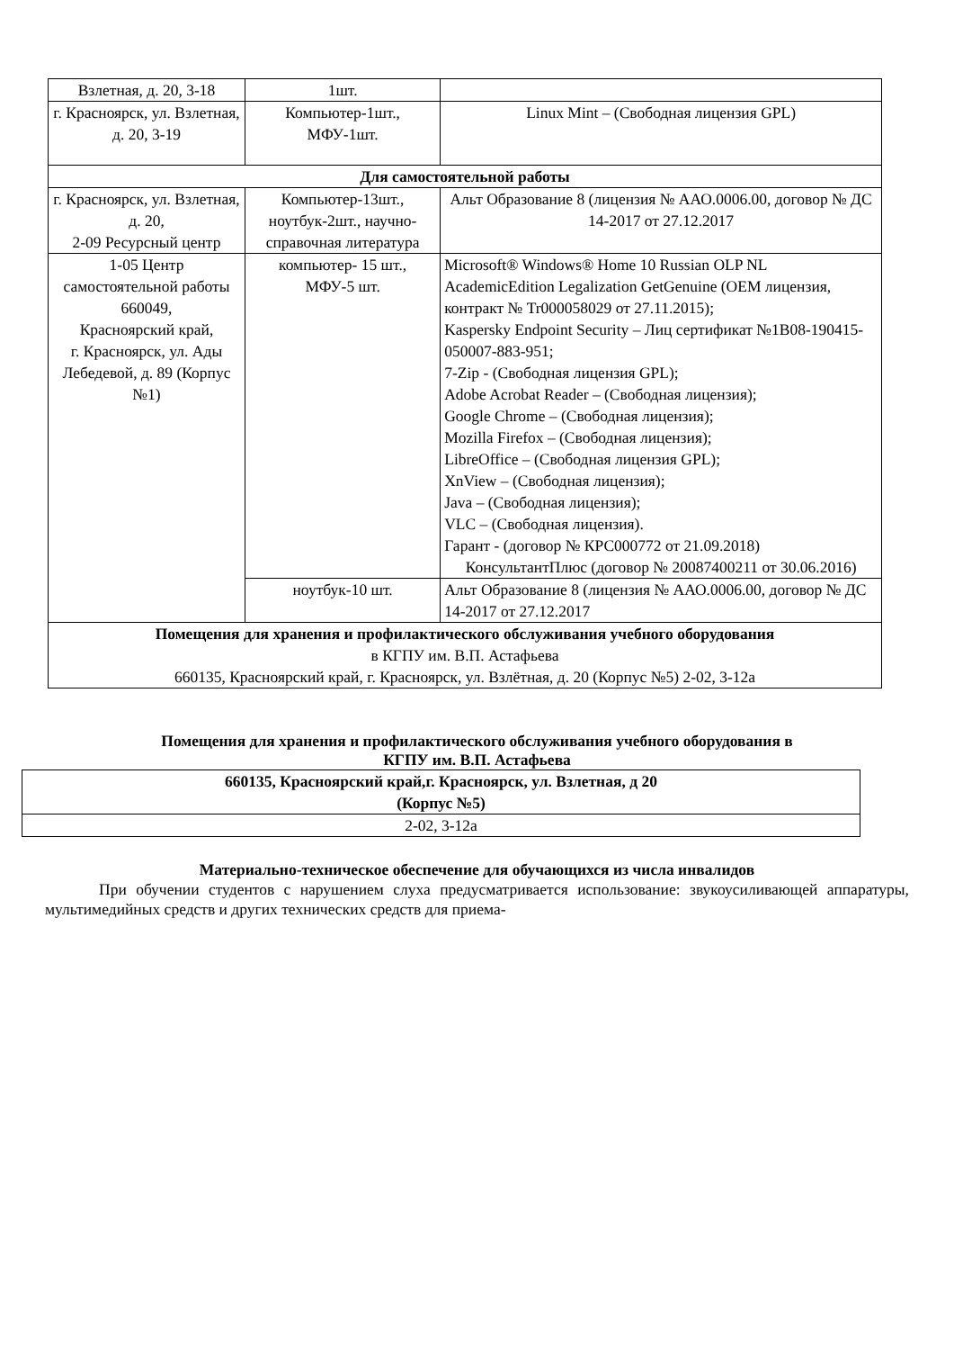| Взлетная, д. 20, 3-18 | 1шт. | | |
| г. Красноярск, ул. Взлетная, д. 20, 3-19 | Компьютер-1шт., МФУ-1шт. | | Linux Mint – (Свободная лицензия GPL) |
| Для самостоятельной работы | | | |
| г. Красноярск, ул. Взлетная, д. 20, 2-09 Ресурсный центр | Компьютер-13шт., ноутбук-2шт., научно-справочная литература | Альт Образование 8 (лицензия № ААО.0006.00, договор № ДС 14-2017 от 27.12.2017 | |
| 1-05 Центр самостоятельной работы 660049, Красноярский край, г. Красноярск, ул. Ады Лебедевой, д. 89 (Корпус №1) | компьютер- 15 шт., МФУ-5 шт. | Microsoft® Windows® Home 10 Russian OLP NL AcademicEdition Legalization GetGenuine (OEM лицензия, контракт № Tr000058029 от 27.11.2015); Kaspersky Endpoint Security – Лиц сертификат №1B08-190415-050007-883-951; 7-Zip - (Свободная лицензия GPL); Adobe Acrobat Reader – (Свободная лицензия); Google Chrome – (Свободная лицензия); Mozilla Firefox – (Свободная лицензия); LibreOffice – (Свободная лицензия GPL); XnView – (Свободная лицензия); Java – (Свободная лицензия); VLC – (Свободная лицензия). Гарант - (договор № КРС000772 от 21.09.2018) КонсультантПлюс (договор № 20087400211 от 30.06.2016) | |
| | ноутбук-10 шт. | Альт Образование 8 (лицензия № ААО.0006.00, договор № ДС 14-2017 от 27.12.2017 | |
| Помещения для хранения и профилактического обслуживания учебного оборудования в КГПУ им. В.П. Астафьева 660135, Красноярский край, г. Красноярск, ул. Взлётная, д. 20 (Корпус №5) 2-02, 3-12а | | | |
Помещения для хранения и профилактического обслуживания учебного оборудования в
КГПУ им. В.П. Астафьева
| 660135, Красноярский край,г. Красноярск, ул. Взлетная, д 20 (Корпус №5) |
| 2-02, 3-12а |
Материально-техническое обеспечение для обучающихся из числа инвалидов
При обучении студентов с нарушением слуха предусматривается использование: звукоусиливающей аппаратуры, мультимедийных средств и других технических средств для приема-